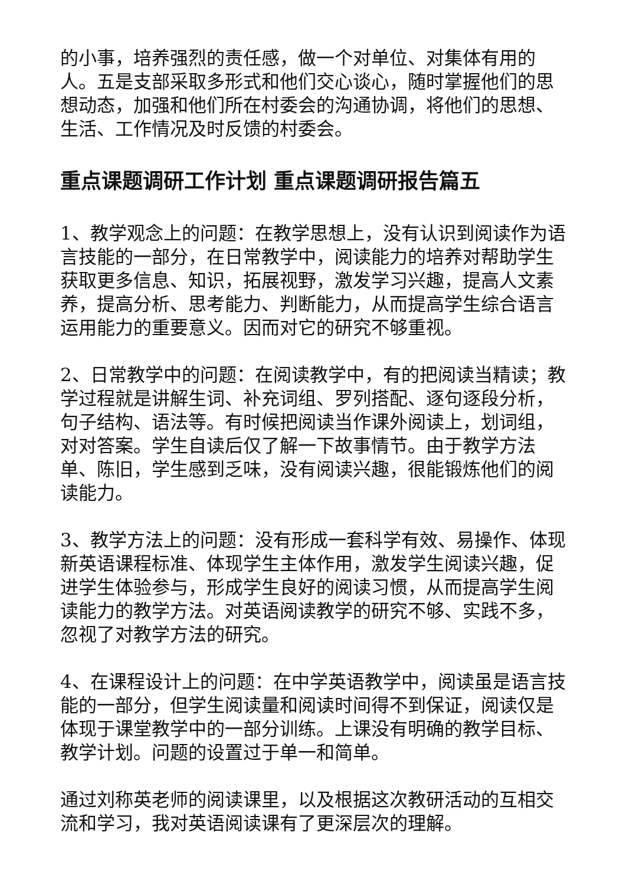的小事，培养强烈的责任感，做一个对单位、对集体有用的人。五是支部采取多形式和他们交心谈心，随时掌握他们的思想动态，加强和他们所在村委会的沟通协调，将他们的思想、生活、工作情况及时反馈的村委会。
重点课题调研工作计划 重点课题调研报告篇五
1、教学观念上的问题：在教学思想上，没有认识到阅读作为语言技能的一部分，在日常教学中，阅读能力的培养对帮助学生获取更多信息、知识，拓展视野，激发学习兴趣，提高人文素养，提高分析、思考能力、判断能力，从而提高学生综合语言运用能力的重要意义。因而对它的研究不够重视。
2、日常教学中的问题：在阅读教学中，有的把阅读当精读；教学过程就是讲解生词、补充词组、罗列搭配、逐句逐段分析，句子结构、语法等。有时候把阅读当作课外阅读上，划词组，对对答案。学生自读后仅了解一下故事情节。由于教学方法单、陈旧，学生感到乏味，没有阅读兴趣，很能锻炼他们的阅读能力。
3、教学方法上的问题：没有形成一套科学有效、易操作、体现新英语课程标准、体现学生主体作用，激发学生阅读兴趣，促进学生体验参与，形成学生良好的阅读习惯，从而提高学生阅读能力的教学方法。对英语阅读教学的研究不够、实践不多，忽视了对教学方法的研究。
4、在课程设计上的问题：在中学英语教学中，阅读虽是语言技能的一部分，但学生阅读量和阅读时间得不到保证，阅读仅是体现于课堂教学中的一部分训练。上课没有明确的教学目标、教学计划。问题的设置过于单一和简单。
通过刘称英老师的阅读课里，以及根据这次教研活动的互相交流和学习，我对英语阅读课有了更深层次的理解。